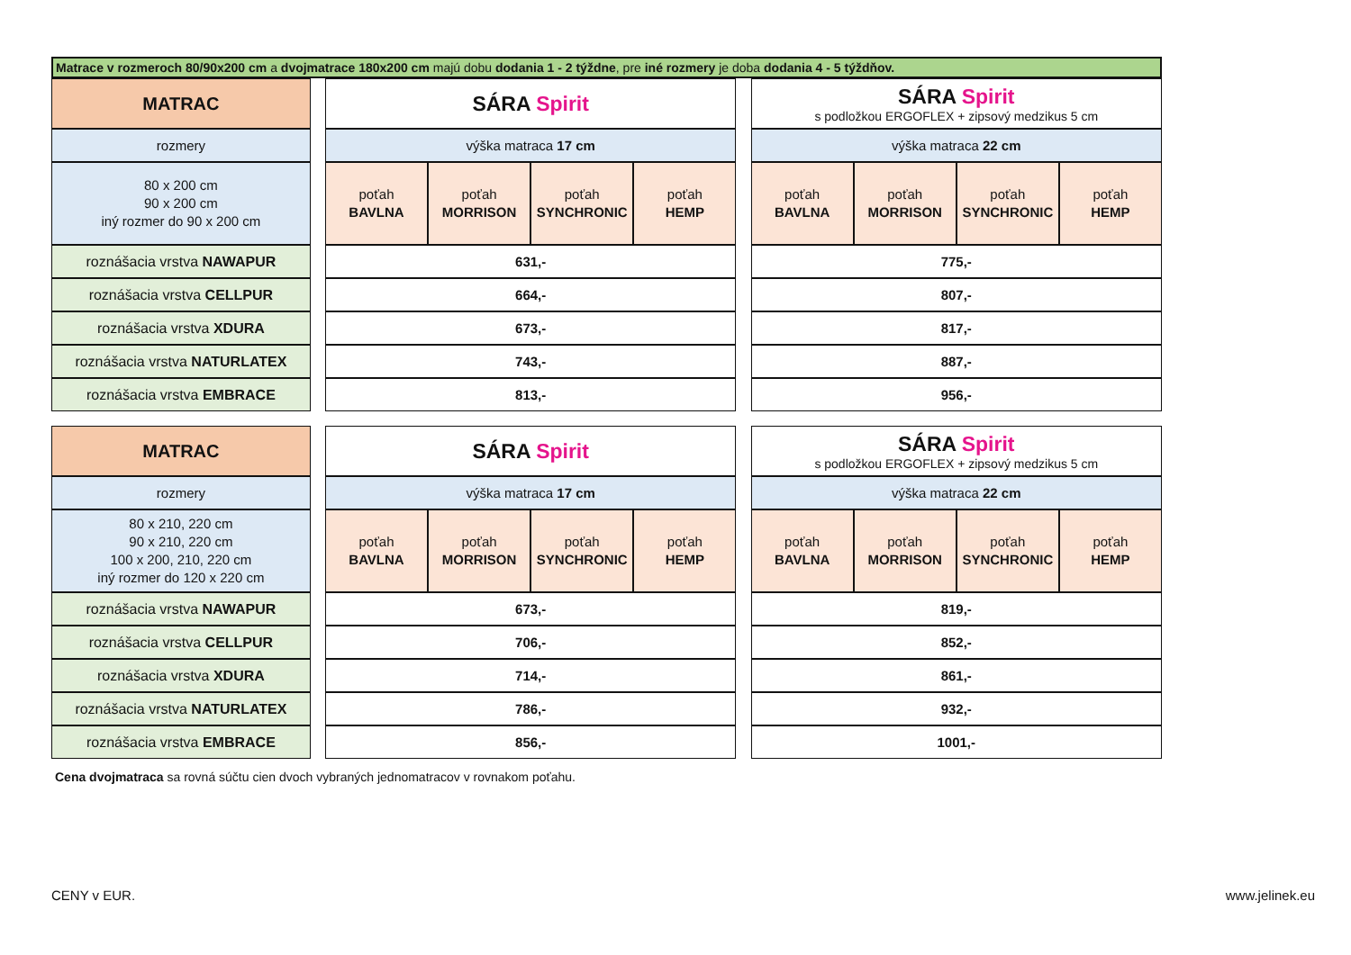Matrace v rozmeroch 80/90x200 cm a dvojmatrace 180x200 cm majú dobu dodania 1 - 2 týždne, pre iné rozmery je doba dodania 4 - 5 týždňov.
| MATRAC | | SÁRA Spirit | | | | | SÁRA Spirit s podložkou ERGOFLEX + zipsový medzikus 5 cm | | | |
| rozmery | | výška matraca 17 cm | | | | | výška matraca 22 cm | | | |
| 80 x 200 cm 90 x 200 cm iný rozmer do 90 x 200 cm | | poťah BAVLNA | poťah MORRISON | poťah SYNCHRONIC | poťah HEMP | | poťah BAVLNA | poťah MORRISON | poťah SYNCHRONIC | poťah HEMP |
| roznášacia vrstva NAWAPUR | | 631,- | | | | | 775,- | | | |
| roznášacia vrstva CELLPUR | | 664,- | | | | | 807,- | | | |
| roznášacia vrstva XDURA | | 673,- | | | | | 817,- | | | |
| roznášacia vrstva NATURLATEX | | 743,- | | | | | 887,- | | | |
| roznášacia vrstva EMBRACE | | 813,- | | | | | 956,- | | | |
| MATRAC | | SÁRA Spirit | | | | | SÁRA Spirit s podložkou ERGOFLEX + zipsový medzikus 5 cm | | | |
| rozmery | | výška matraca 17 cm | | | | | výška matraca 22 cm | | | |
| 80 x 210, 220 cm 90 x 210, 220 cm 100 x 200, 210, 220 cm iný rozmer do 120 x 220 cm | | poťah BAVLNA | poťah MORRISON | poťah SYNCHRONIC | poťah HEMP | | poťah BAVLNA | poťah MORRISON | poťah SYNCHRONIC | poťah HEMP |
| roznášacia vrstva NAWAPUR | | 673,- | | | | | 819,- | | | |
| roznášacia vrstva CELLPUR | | 706,- | | | | | 852,- | | | |
| roznášacia vrstva XDURA | | 714,- | | | | | 861,- | | | |
| roznášacia vrstva NATURLATEX | | 786,- | | | | | 932,- | | | |
| roznášacia vrstva EMBRACE | | 856,- | | | | | 1001,- | | | |
Cena dvojmatraca sa rovná súčtu cien dvoch vybraných jednomatracov v rovnakom poťahu.
CENY v EUR. www.jelinek.eu